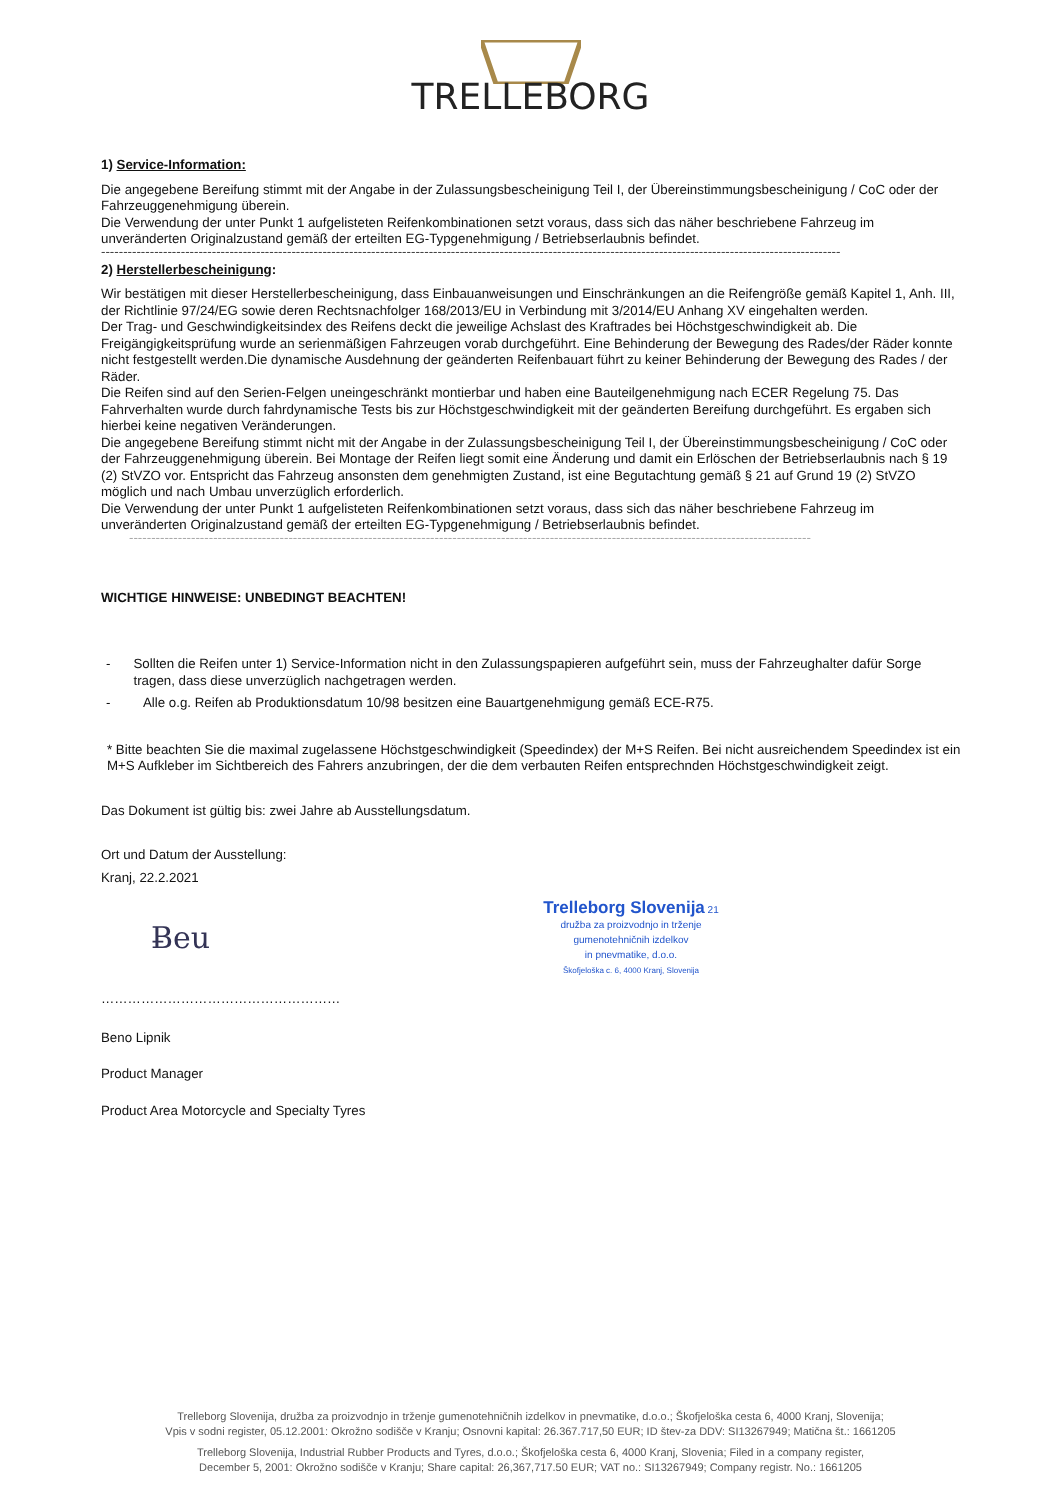TRELLEBORG
1) Service-Information:
Die angegebene Bereifung stimmt mit der Angabe in der Zulassungsbescheinigung Teil I, der Übereinstimmungsbescheinigung / CoC oder der Fahrzeuggenehmigung überein.
Die Verwendung der unter Punkt 1 aufgelisteten Reifenkombinationen setzt voraus, dass sich das näher beschriebene Fahrzeug im unveränderten Originalzustand gemäß der erteilten EG-Typgenehmigung / Betriebserlaubnis befindet.
-----------------------------------------------------------------------------------------------------------------------------------------------------------------------
2) Herstellerbescheinigung:
Wir bestätigen mit dieser Herstellerbescheinigung, dass Einbauanweisungen und Einschränkungen an die Reifengröße gemäß Kapitel 1, Anh. III, der Richtlinie 97/24/EG sowie deren Rechtsnachfolger 168/2013/EU in Verbindung mit 3/2014/EU Anhang XV eingehalten werden.
Der Trag- und Geschwindigkeitsindex des Reifens deckt die jeweilige Achslast des Kraftrades bei Höchstgeschwindigkeit ab. Die Freigängigkeitsprüfung wurde an serienmäßigen Fahrzeugen vorab durchgeführt. Eine Behinderung der Bewegung des Rades/der Räder konnte nicht festgestellt werden.Die dynamische Ausdehnung der geänderten Reifenbauart führt zu keiner Behinderung der Bewegung des Rades / der Räder.
Die Reifen sind auf den Serien-Felgen uneingeschränkt montierbar und haben eine Bauteilgenehmigung nach ECER Regelung 75. Das Fahrverhalten wurde durch fahrdynamische Tests bis zur Höchstgeschwindigkeit mit der geänderten Bereifung durchgeführt. Es ergaben sich hierbei keine negativen Veränderungen.
Die angegebene Bereifung stimmt nicht mit der Angabe in der Zulassungsbescheinigung Teil I, der Übereinstimmungsbescheinigung / CoC oder der Fahrzeuggenehmigung überein. Bei Montage der Reifen liegt somit eine Änderung und damit ein Erlöschen der Betriebserlaubnis nach § 19 (2) StVZO vor. Entspricht das Fahrzeug ansonsten dem genehmigten Zustand, ist eine Begutachtung gemäß § 21 auf Grund 19 (2) StVZO möglich und nach Umbau unverzüglich erforderlich.
Die Verwendung der unter Punkt 1 aufgelisteten Reifenkombinationen setzt voraus, dass sich das näher beschriebene Fahrzeug im unveränderten Originalzustand gemäß der erteilten EG-Typgenehmigung / Betriebserlaubnis befindet.
----------------------------------------------------------------------------------------------------------------------------------------------------------
WICHTIGE HINWEISE: UNBEDINGT BEACHTEN!
- Sollten die Reifen unter 1) Service-Information nicht in den Zulassungspapieren aufgeführt sein, muss der Fahrzeughalter dafür Sorge tragen, dass diese unverzüglich nachgetragen werden.
- Alle o.g. Reifen ab Produktionsdatum 10/98 besitzen eine Bauartgenehmigung gemäß ECE-R75.
* Bitte beachten Sie die maximal zugelassene Höchstgeschwindigkeit (Speedindex) der M+S Reifen. Bei nicht ausreichendem Speedindex ist ein M+S Aufkleber im Sichtbereich des Fahrers anzubringen, der die dem verbauten Reifen entsprechnden Höchstgeschwindigkeit zeigt.
Das Dokument ist gültig bis: zwei Jahre ab Ausstellungsdatum.
Ort und Datum der Ausstellung:
Kranj, 22.2.2021
Ƀeu
Trelleborg Slovenija 21
družba za proizvodnjo in trženje
gumenotehničnih izdelkov
in pnevmatike, d.o.o.
Škofjeloška c. 6, 4000 Kranj, Slovenija
………………………………………………
Beno Lipnik
Product Manager
Product Area Motorcycle and Specialty Tyres
Trelleborg Slovenija, družba za proizvodnjo in trženje gumenotehničnih izdelkov in pnevmatike, d.o.o.; Škofjeloška cesta 6, 4000 Kranj, Slovenija;
Vpis v sodni register, 05.12.2001: Okrožno sodišče v Kranju; Osnovni kapital: 26.367.717,50 EUR; ID štev-za DDV: SI13267949; Matična št.: 1661205
Trelleborg Slovenija, Industrial Rubber Products and Tyres, d.o.o.; Škofjeloška cesta 6, 4000 Kranj, Slovenia; Filed in a company register,
December 5, 2001: Okrožno sodišče v Kranju; Share capital: 26,367,717.50 EUR; VAT no.: SI13267949; Company registr. No.: 1661205